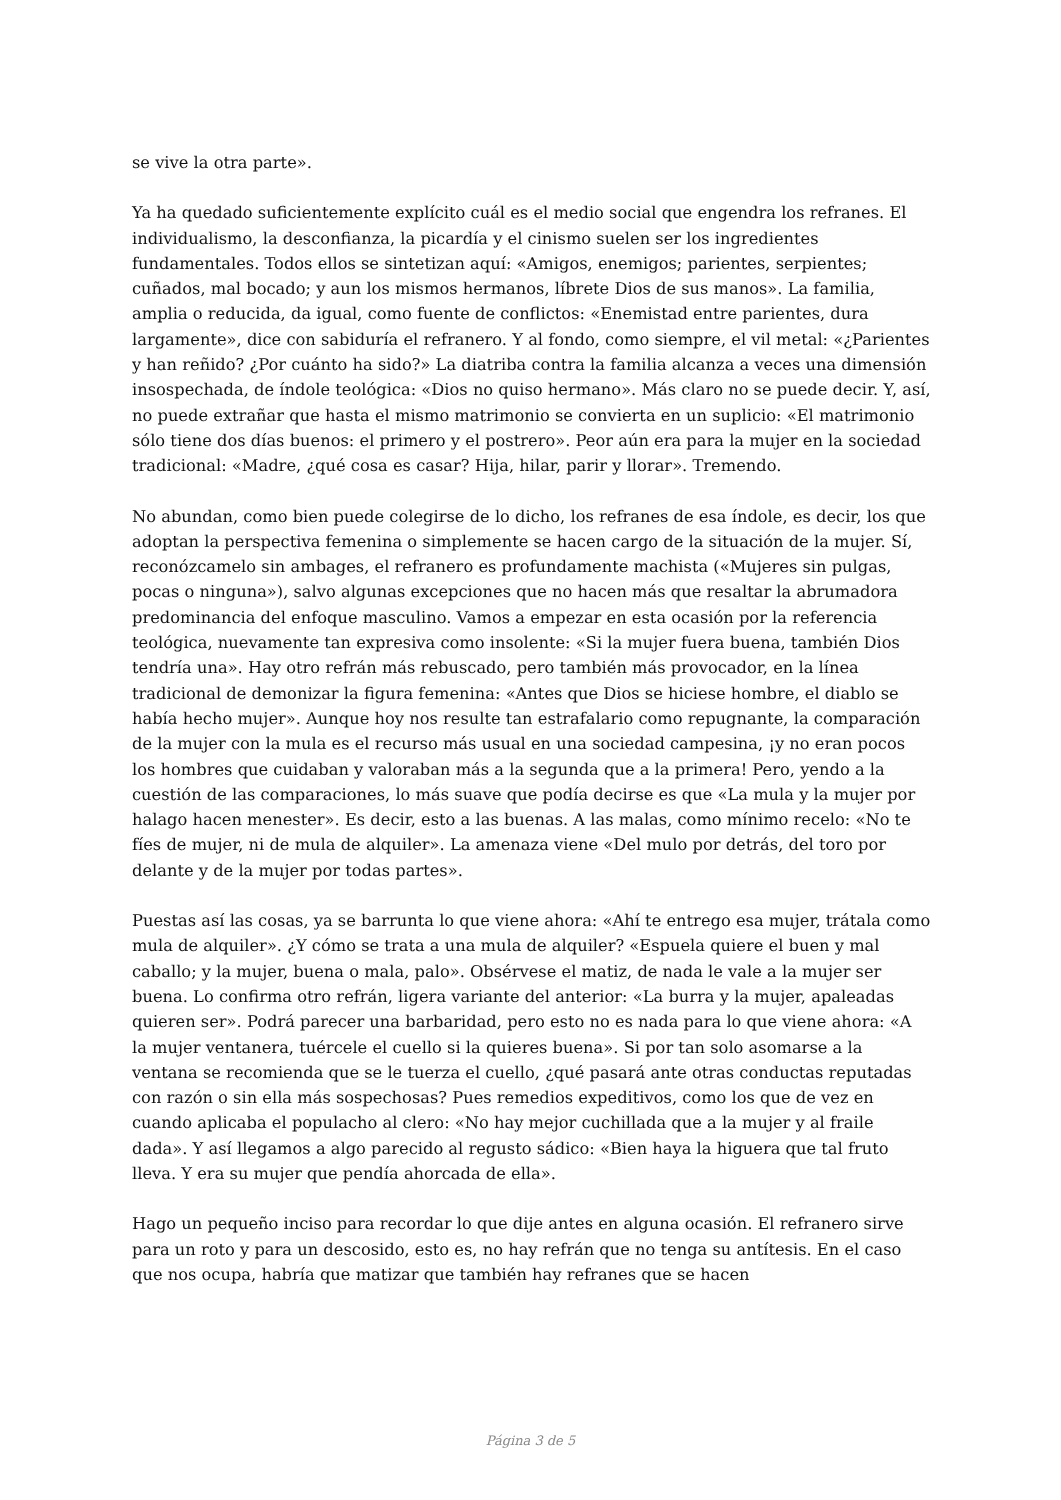se vive la otra parte».
Ya ha quedado suficientemente explícito cuál es el medio social que engendra los refranes. El individualismo, la desconfianza, la picardía y el cinismo suelen ser los ingredientes fundamentales. Todos ellos se sintetizan aquí: «Amigos, enemigos; parientes, serpientes; cuñados, mal bocado; y aun los mismos hermanos, líbrete Dios de sus manos». La familia, amplia o reducida, da igual, como fuente de conflictos: «Enemistad entre parientes, dura largamente», dice con sabiduría el refranero. Y al fondo, como siempre, el vil metal: «¿Parientes y han reñido? ¿Por cuánto ha sido?» La diatriba contra la familia alcanza a veces una dimensión insospechada, de índole teológica: «Dios no quiso hermano». Más claro no se puede decir. Y, así, no puede extrañar que hasta el mismo matrimonio se convierta en un suplicio: «El matrimonio sólo tiene dos días buenos: el primero y el postrero». Peor aún era para la mujer en la sociedad tradicional: «Madre, ¿qué cosa es casar? Hija, hilar, parir y llorar». Tremendo.
No abundan, como bien puede colegirse de lo dicho, los refranes de esa índole, es decir, los que adoptan la perspectiva femenina o simplemente se hacen cargo de la situación de la mujer. Sí, reconózcamelo sin ambages, el refranero es profundamente machista («Mujeres sin pulgas, pocas o ninguna»), salvo algunas excepciones que no hacen más que resaltar la abrumadora predominancia del enfoque masculino. Vamos a empezar en esta ocasión por la referencia teológica, nuevamente tan expresiva como insolente: «Si la mujer fuera buena, también Dios tendría una». Hay otro refrán más rebuscado, pero también más provocador, en la línea tradicional de demonizar la figura femenina: «Antes que Dios se hiciese hombre, el diablo se había hecho mujer». Aunque hoy nos resulte tan estrafalario como repugnante, la comparación de la mujer con la mula es el recurso más usual en una sociedad campesina, ¡y no eran pocos los hombres que cuidaban y valoraban más a la segunda que a la primera! Pero, yendo a la cuestión de las comparaciones, lo más suave que podía decirse es que «La mula y la mujer por halago hacen menester». Es decir, esto a las buenas. A las malas, como mínimo recelo: «No te fíes de mujer, ni de mula de alquiler». La amenaza viene «Del mulo por detrás, del toro por delante y de la mujer por todas partes».
Puestas así las cosas, ya se barrunta lo que viene ahora: «Ahí te entrego esa mujer, trátala como mula de alquiler». ¿Y cómo se trata a una mula de alquiler? «Espuela quiere el buen y mal caballo; y la mujer, buena o mala, palo». Obsérvese el matiz, de nada le vale a la mujer ser buena. Lo confirma otro refrán, ligera variante del anterior: «La burra y la mujer, apaleadas quieren ser». Podrá parecer una barbaridad, pero esto no es nada para lo que viene ahora: «A la mujer ventanera, tuércele el cuello si la quieres buena». Si por tan solo asomarse a la ventana se recomienda que se le tuerza el cuello, ¿qué pasará ante otras conductas reputadas con razón o sin ella más sospechosas? Pues remedios expeditivos, como los que de vez en cuando aplicaba el populacho al clero: «No hay mejor cuchillada que a la mujer y al fraile dada». Y así llegamos a algo parecido al regusto sádico: «Bien haya la higuera que tal fruto lleva. Y era su mujer que pendía ahorcada de ella».
Hago un pequeño inciso para recordar lo que dije antes en alguna ocasión. El refranero sirve para un roto y para un descosido, esto es, no hay refrán que no tenga su antítesis. En el caso que nos ocupa, habría que matizar que también hay refranes que se hacen
Página 3 de 5